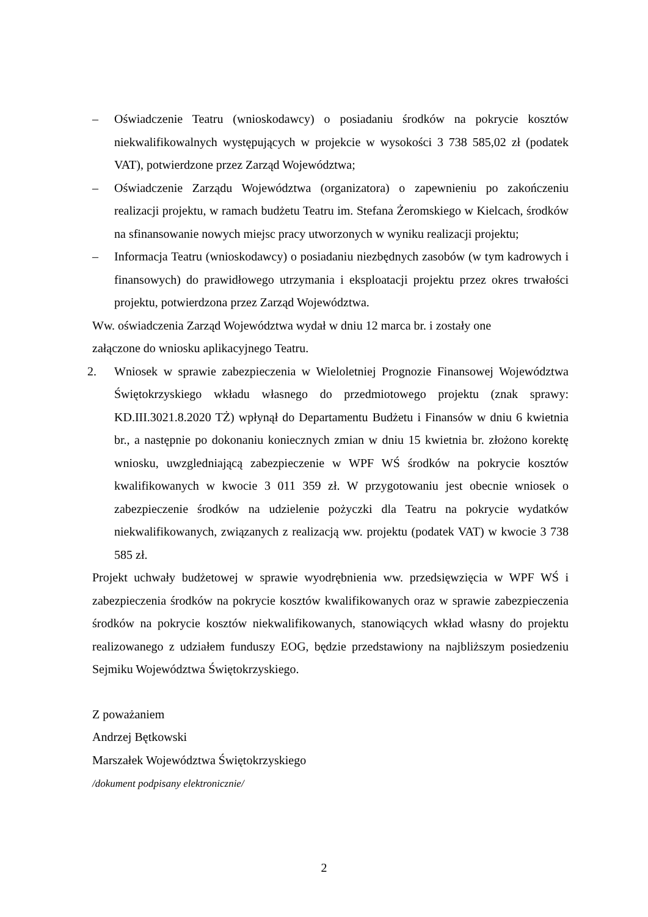– Oświadczenie Teatru (wnioskodawcy) o posiadaniu środków na pokrycie kosztów niekwalifikowalnych występujących w projekcie w wysokości 3 738 585,02 zł (podatek VAT), potwierdzone przez Zarząd Województwa;
– Oświadczenie Zarządu Województwa (organizatora) o zapewnieniu po zakończeniu realizacji projektu, w ramach budżetu Teatru im. Stefana Żeromskiego w Kielcach, środków na sfinansowanie nowych miejsc pracy utworzonych w wyniku realizacji projektu;
– Informacja Teatru (wnioskodawcy) o posiadaniu niezbędnych zasobów (w tym kadrowych i finansowych) do prawidłowego utrzymania i eksploatacji projektu przez okres trwałości projektu, potwierdzona przez Zarząd Województwa.
Ww. oświadczenia Zarząd Województwa wydał w dniu 12 marca br. i zostały one
załączone do wniosku aplikacyjnego Teatru.
2. Wniosek w sprawie zabezpieczenia w Wieloletniej Prognozie Finansowej Województwa Świętokrzyskiego wkładu własnego do przedmiotowego projektu (znak sprawy: KD.III.3021.8.2020 TŻ) wpłynął do Departamentu Budżetu i Finansów w dniu 6 kwietnia br., a następnie po dokonaniu koniecznych zmian w dniu 15 kwietnia br. złożono korektę wniosku, uwzgledniającą zabezpieczenie w WPF WŚ środków na pokrycie kosztów kwalifikowanych w kwocie 3 011 359 zł. W przygotowaniu jest obecnie wniosek o zabezpieczenie środków na udzielenie pożyczki dla Teatru na pokrycie wydatków niekwalifikowanych, związanych z realizacją ww. projektu (podatek VAT) w kwocie 3 738 585 zł.
Projekt uchwały budżetowej w sprawie wyodrębnienia ww. przedsięwzięcia w WPF WŚ i zabezpieczenia środków na pokrycie kosztów kwalifikowanych oraz w sprawie zabezpieczenia środków na pokrycie kosztów niekwalifikowanych, stanowiących wkład własny do projektu realizowanego z udziałem funduszy EOG, będzie przedstawiony na najbliższym posiedzeniu Sejmiku Województwa Świętokrzyskiego.
Z poważaniem
Andrzej Bętkowski
Marszałek Województwa Świętokrzyskiego
/dokument podpisany elektronicznie/
2